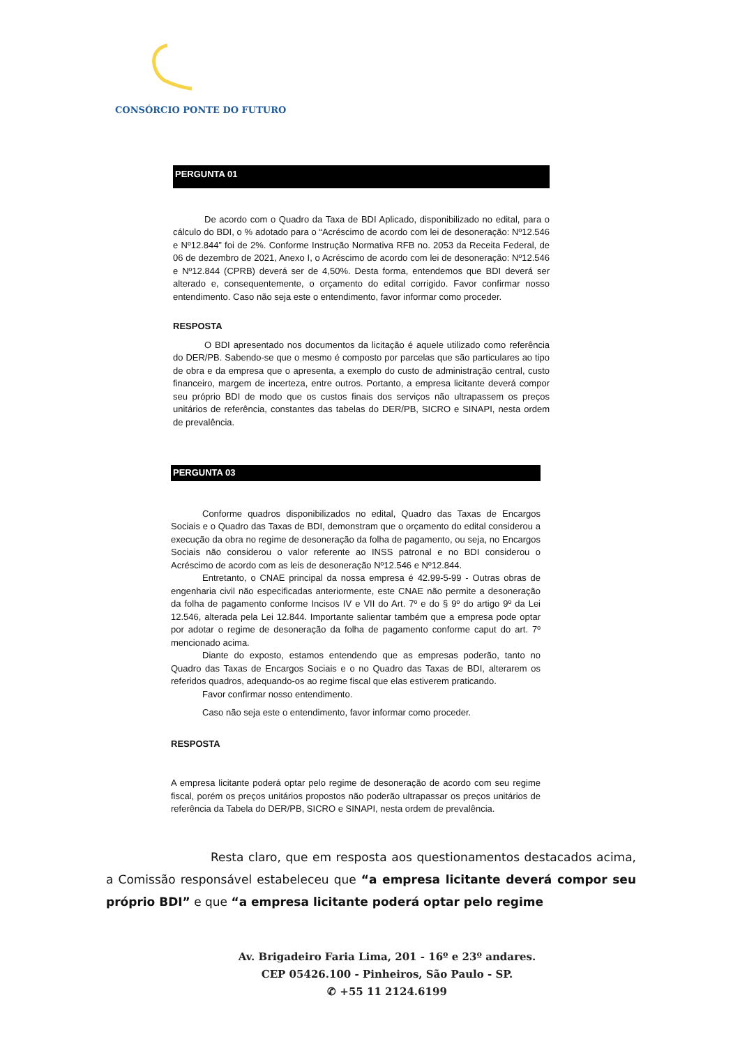CONSÓRCIO PONTE DO FUTURO
PERGUNTA 01
De acordo com o Quadro da Taxa de BDI Aplicado, disponibilizado no edital, para o cálculo do BDI, o % adotado para o “Acréscimo de acordo com lei de desoneração: Nº12.546 e Nº12.844” foi de 2%. Conforme Instrução Normativa RFB no. 2053 da Receita Federal, de 06 de dezembro de 2021, Anexo I, o Acréscimo de acordo com lei de desoneração: Nº12.546 e Nº12.844 (CPRB) deverá ser de 4,50%. Desta forma, entendemos que BDI deverá ser alterado e, consequentemente, o orçamento do edital corrigido. Favor confirmar nosso entendimento. Caso não seja este o entendimento, favor informar como proceder.
RESPOSTA
O BDI apresentado nos documentos da licitação é aquele utilizado como referência do DER/PB. Sabendo-se que o mesmo é composto por parcelas que são particulares ao tipo de obra e da empresa que o apresenta, a exemplo do custo de administração central, custo financeiro, margem de incerteza, entre outros. Portanto, a empresa licitante deverá compor seu próprio BDI de modo que os custos finais dos serviços não ultrapassem os preços unitários de referência, constantes das tabelas do DER/PB, SICRO e SINAPI, nesta ordem de prevalência.
PERGUNTA 03
Conforme quadros disponibilizados no edital, Quadro das Taxas de Encargos Sociais e o Quadro das Taxas de BDI, demonstram que o orçamento do edital considerou a execução da obra no regime de desoneração da folha de pagamento, ou seja, no Encargos Sociais não considerou o valor referente ao INSS patronal e no BDI considerou o Acréscimo de acordo com as leis de desoneração Nº12.546 e Nº12.844.
Entretanto, o CNAE principal da nossa empresa é 42.99-5-99 - Outras obras de engenharia civil não especificadas anteriormente, este CNAE não permite a desoneração da folha de pagamento conforme Incisos IV e VII do Art. 7º e do § 9º do artigo 9º da Lei 12.546, alterada pela Lei 12.844. Importante salientar também que a empresa pode optar por adotar o regime de desoneração da folha de pagamento conforme caput do art. 7º mencionado acima.
Diante do exposto, estamos entendendo que as empresas poderão, tanto no Quadro das Taxas de Encargos Sociais e o no Quadro das Taxas de BDI, alterarem os referidos quadros, adequando-os ao regime fiscal que elas estiverem praticando.
Favor confirmar nosso entendimento.
Caso não seja este o entendimento, favor informar como proceder.
RESPOSTA
A empresa licitante poderá optar pelo regime de desoneração de acordo com seu regime fiscal, porém os preços unitários propostos não poderão ultrapassar os preços unitários de referência da Tabela do DER/PB, SICRO e SINAPI, nesta ordem de prevalência.
Resta claro, que em resposta aos questionamentos destacados acima, a Comissão responsável estabeleceu que “a empresa licitante deverá compor seu próprio BDI” e que “a empresa licitante poderá optar pelo regime
Av. Brigadeiro Faria Lima, 201 - 16º e 23º andares.
CEP 05426.100 - Pinheiros, São Paulo - SP.
✆ +55 11 2124.6199